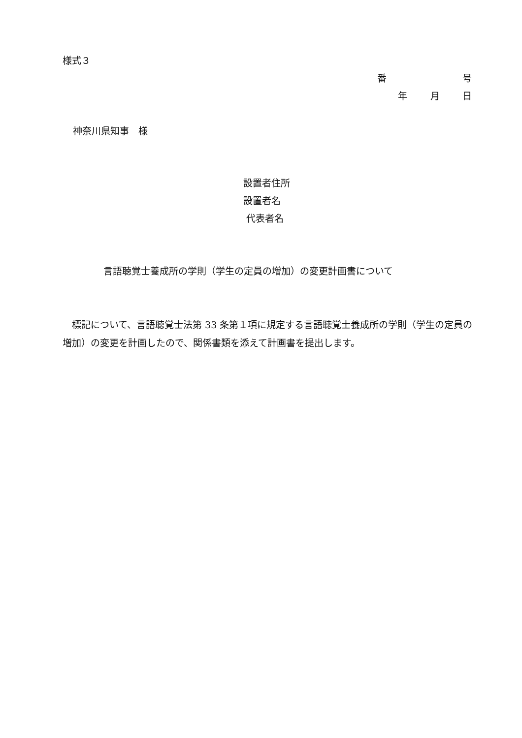様式３
番 号
年 月 日
神奈川県知事　様
設置者住所
設置者名
代表者名
言語聴覚士養成所の学則（学生の定員の増加）の変更計画書について
　標記について、言語聴覚士法第 33 条第１項に規定する言語聴覚士養成所の学則（学生の定員の増加）の変更を計画したので、関係書類を添えて計画書を提出します。